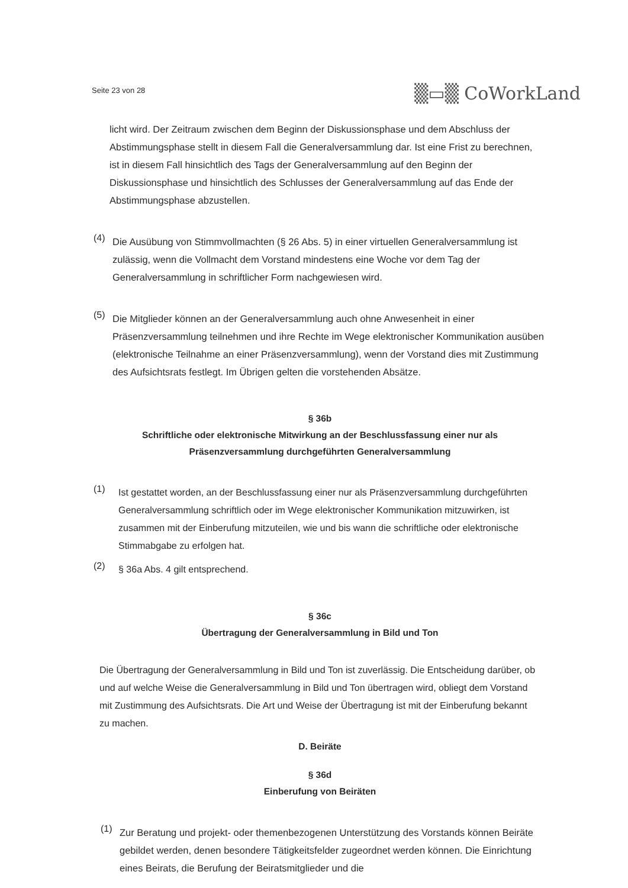Seite 23 von 28 ▒▭▒ CoWorkLand
licht wird. Der Zeitraum zwischen dem Beginn der Diskussionsphase und dem Abschluss der Abstimmungsphase stellt in diesem Fall die Generalversammlung dar. Ist eine Frist zu berechnen, ist in diesem Fall hinsichtlich des Tags der Generalversammlung auf den Beginn der Diskussionsphase und hinsichtlich des Schlusses der Generalversammlung auf das Ende der Abstimmungsphase abzustellen.
(4)
Die Ausübung von Stimmvollmachten (§ 26 Abs. 5) in einer virtuellen Generalversammlung ist zulässig, wenn die Vollmacht dem Vorstand mindestens eine Woche vor dem Tag der Generalversammlung in schriftlicher Form nachgewiesen wird.
(5)
Die Mitglieder können an der Generalversammlung auch ohne Anwesenheit in einer Präsenzversammlung teilnehmen und ihre Rechte im Wege elektronischer Kommunikation ausüben (elektronische Teilnahme an einer Präsenzversammlung), wenn der Vorstand dies mit Zustimmung des Aufsichtsrats festlegt. Im Übrigen gelten die vorstehenden Absätze.
§ 36b
Schriftliche oder elektronische Mitwirkung an der Beschlussfassung einer nur als Präsenzversammlung durchgeführten Generalversammlung
(1)
Ist gestattet worden, an der Beschlussfassung einer nur als Präsenzversammlung durchgeführten Generalversammlung schriftlich oder im Wege elektronischer Kommunikation mitzuwirken, ist zusammen mit der Einberufung mitzuteilen, wie und bis wann die schriftliche oder elektronische Stimmabgabe zu erfolgen hat.
(2)
§ 36a Abs. 4 gilt entsprechend.
§ 36c
Übertragung der Generalversammlung in Bild und Ton
Die Übertragung der Generalversammlung in Bild und Ton ist zuverlässig. Die Entscheidung darüber, ob und auf welche Weise die Generalversammlung in Bild und Ton übertragen wird, obliegt dem Vorstand mit Zustimmung des Aufsichtsrats. Die Art und Weise der Übertragung ist mit der Einberufung bekannt zu machen.
D. Beiräte
§ 36d
Einberufung von Beiräten
(1)
Zur Beratung und projekt- oder themenbezogenen Unterstützung des Vorstands können Beiräte gebildet werden, denen besondere Tätigkeitsfelder zugeordnet werden können. Die Einrichtung eines Beirats, die Berufung der Beiratsmitglieder und die